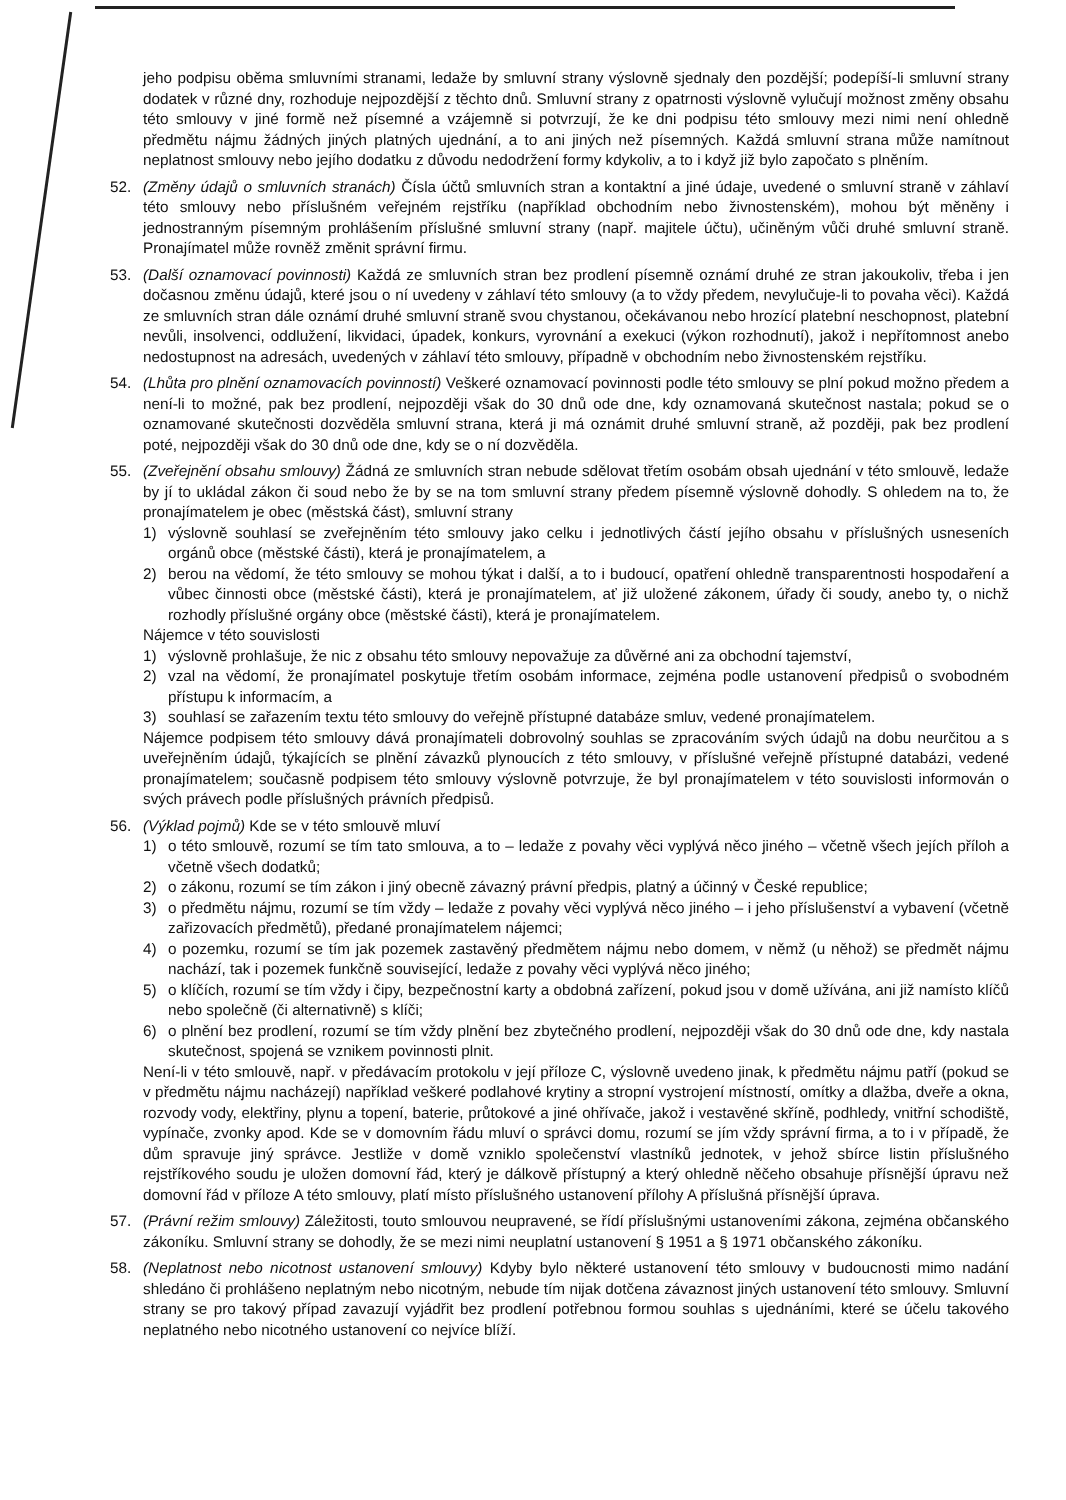jeho podpisu oběma smluvními stranami, ledaže by smluvní strany výslovně sjednaly den pozdější; podepíší-li smluvní strany dodatek v různé dny, rozhoduje nejpozdější z těchto dnů. Smluvní strany z opatrnosti výslovně vylučují možnost změny obsahu této smlouvy v jiné formě než písemné a vzájemně si potvrzují, že ke dni podpisu této smlouvy mezi nimi není ohledně předmětu nájmu žádných jiných platných ujednání, a to ani jiných než písemných. Každá smluvní strana může namítnout neplatnost smlouvy nebo jejího dodatku z důvodu nedodržení formy kdykoliv, a to i když již bylo započato s plněním.
52. (Změny údajů o smluvních stranách) Čísla účtů smluvních stran a kontaktní a jiné údaje, uvedené o smluvní straně v záhlaví této smlouvy nebo příslušném veřejném rejstříku (například obchodním nebo živnostenském), mohou být měněny i jednostranným písemným prohlášením příslušné smluvní strany (např. majitele účtu), učiněným vůči druhé smluvní straně. Pronajímatel může rovněž změnit správní firmu.
53. (Další oznamovací povinnosti) Každá ze smluvních stran bez prodlení písemně oznámí druhé ze stran jakoukoliv, třeba i jen dočasnou změnu údajů, které jsou o ní uvedeny v záhlaví této smlouvy (a to vždy předem, nevylučuje-li to povaha věci). Každá ze smluvních stran dále oznámí druhé smluvní straně svou chystanou, očekávanou nebo hrozící platební neschopnost, platební nevůli, insolvenci, oddlužení, likvidaci, úpadek, konkurs, vyrovnání a exekuci (výkon rozhodnutí), jakož i nepřítomnost anebo nedostupnost na adresách, uvedených v záhlaví této smlouvy, případně v obchodním nebo živnostenském rejstříku.
54. (Lhůta pro plnění oznamovacích povinností) Veškeré oznamovací povinnosti podle této smlouvy se plní pokud možno předem a není-li to možné, pak bez prodlení, nejpozději však do 30 dnů ode dne, kdy oznamovaná skutečnost nastala; pokud se o oznamované skutečnosti dozvěděla smluvní strana, která ji má oznámit druhé smluvní straně, až později, pak bez prodlení poté, nejpozději však do 30 dnů ode dne, kdy se o ní dozvěděla.
55. (Zveřejnění obsahu smlouvy) Žádná ze smluvních stran nebude sdělovat třetím osobám obsah ujednání v této smlouvě, ledaže by jí to ukládal zákon či soud nebo že by se na tom smluvní strany předem písemně výslovně dohodly. S ohledem na to, že pronajímatelem je obec (městská část), smluvní strany
1) výslovně souhlasí se zveřejněním této smlouvy jako celku i jednotlivých částí jejího obsahu v příslušných usneseních orgánů obce (městské části), která je pronajímatelem, a
2) berou na vědomí, že této smlouvy se mohou týkat i další, a to i budoucí, opatření ohledně transparentnosti hospodaření a vůbec činnosti obce (městské části), která je pronajímatelem, ať již uložené zákonem, úřady či soudy, anebo ty, o nichž rozhodly příslušné orgány obce (městské části), která je pronajímatelem.
Nájemce v této souvislosti
1) výslovně prohlašuje, že nic z obsahu této smlouvy nepovažuje za důvěrné ani za obchodní tajemství,
2) vzal na vědomí, že pronajímatel poskytuje třetím osobám informace, zejména podle ustanovení předpisů o svobodném přístupu k informacím, a
3) souhlasí se zařazením textu této smlouvy do veřejně přístupné databáze smluv, vedené pronajímatelem.
Nájemce podpisem této smlouvy dává pronajímateli dobrovolný souhlas se zpracováním svých údajů na dobu neurčitou a s uveřejněním údajů, týkajících se plnění závazků plynoucích z této smlouvy, v příslušné veřejně přístupné databázi, vedené pronajímatelem; současně podpisem této smlouvy výslovně potvrzuje, že byl pronajímatelem v této souvislosti informován o svých právech podle příslušných právních předpisů.
56. (Výklad pojmů) Kde se v této smlouvě mluví
1) o této smlouvě, rozumí se tím tato smlouva, a to – ledaže z povahy věci vyplývá něco jiného – včetně všech jejích příloh a včetně všech dodatků;
2) o zákonu, rozumí se tím zákon i jiný obecně závazný právní předpis, platný a účinný v České republice;
3) o předmětu nájmu, rozumí se tím vždy – ledaže z povahy věci vyplývá něco jiného – i jeho příslušenství a vybavení (včetně zařizovacích předmětů), předané pronajímatelem nájemci;
4) o pozemku, rozumí se tím jak pozemek zastavěný předmětem nájmu nebo domem, v němž (u něhož) se předmět nájmu nachází, tak i pozemek funkčně související, ledaže z povahy věci vyplývá něco jiného;
5) o klíčích, rozumí se tím vždy i čipy, bezpečnostní karty a obdobná zařízení, pokud jsou v domě užívána, ani již namísto klíčů nebo společně (či alternativně) s klíči;
6) o plnění bez prodlení, rozumí se tím vždy plnění bez zbytečného prodlení, nejpozději však do 30 dnů ode dne, kdy nastala skutečnost, spojená se vznikem povinnosti plnit.
Není-li v této smlouvě, např. v předávacím protokolu v její příloze C, výslovně uvedeno jinak, k předmětu nájmu patří (pokud se v předmětu nájmu nacházejí) například veškeré podlahové krytiny a stropní vystrojení místností, omítky a dlažba, dveře a okna, rozvody vody, elektřiny, plynu a topení, baterie, průtokové a jiné ohřívače, jakož i vestavěné skříně, podhledy, vnitřní schodiště, vypínače, zvonky apod. Kde se v domovním řádu mluví o správci domu, rozumí se jím vždy správní firma, a to i v případě, že dům spravuje jiný správce. Jestliže v domě vzniklo společenství vlastníků jednotek, v jehož sbírce listin příslušného rejstříkového soudu je uložen domovní řád, který je dálkově přístupný a který ohledně něčeho obsahuje přísnější úpravu než domovní řád v příloze A této smlouvy, platí místo příslušného ustanovení přílohy A příslušná přísnější úprava.
57. (Právní režim smlouvy) Záležitosti, touto smlouvou neupravené, se řídí příslušnými ustanoveními zákona, zejména občanského zákoníku. Smluvní strany se dohodly, že se mezi nimi neuplatní ustanovení § 1951 a § 1971 občanského zákoníku.
58. (Neplatnost nebo nicotnost ustanovení smlouvy) Kdyby bylo některé ustanovení této smlouvy v budoucnosti mimo nadání shledáno či prohlášeno neplatným nebo nicotným, nebude tím nijak dotčena závaznost jiných ustanovení této smlouvy. Smluvní strany se pro takový případ zavazují vyjádřit bez prodlení potřebnou formou souhlas s ujednáními, které se účelu takového neplatného nebo nicotného ustanovení co nejvíce blíží.